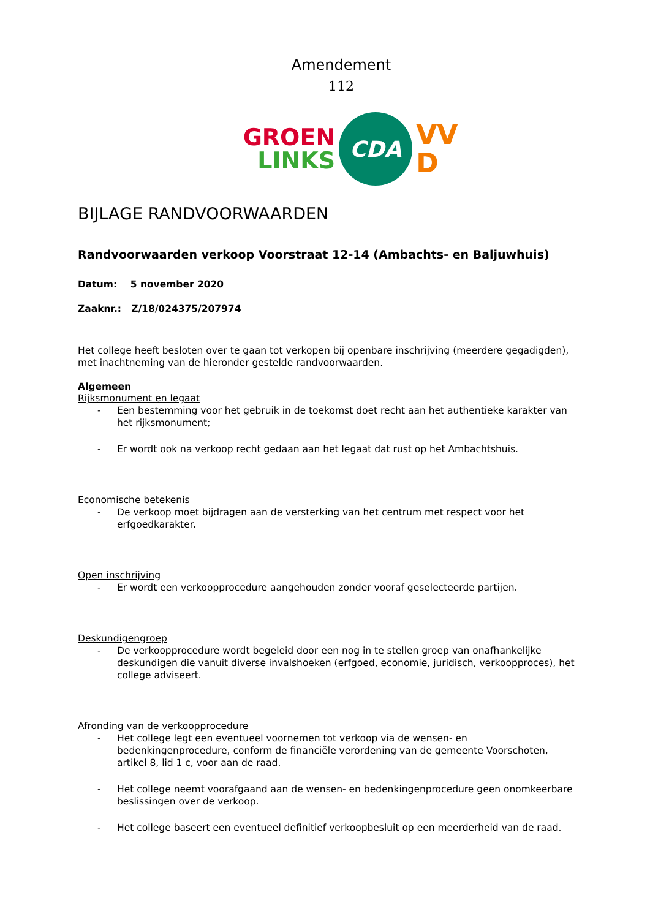Amendement
112
GROEN
LINKS
CDA
VV
D
BIJLAGE RANDVOORWAARDEN
Randvoorwaarden verkoop Voorstraat 12-14 (Ambachts- en Baljuwhuis)
Datum: 5 november 2020
Zaaknr.: Z/18/024375/207974
Het college heeft besloten over te gaan tot verkopen bij openbare inschrijving (meerdere gegadigden), met inachtneming van de hieronder gestelde randvoorwaarden.
Algemeen
Rijksmonument en legaat
- Een bestemming voor het gebruik in de toekomst doet recht aan het authentieke karakter van het rijksmonument;
- Er wordt ook na verkoop recht gedaan aan het legaat dat rust op het Ambachtshuis.
Economische betekenis
- De verkoop moet bijdragen aan de versterking van het centrum met respect voor het erfgoedkarakter.
Open inschrijving
- Er wordt een verkoopprocedure aangehouden zonder vooraf geselecteerde partijen.
Deskundigengroep
- De verkoopprocedure wordt begeleid door een nog in te stellen groep van onafhankelijke deskundigen die vanuit diverse invalshoeken (erfgoed, economie, juridisch, verkoopproces), het college adviseert.
Afronding van de verkoopprocedure
- Het college legt een eventueel voornemen tot verkoop via de wensen- en bedenkingenprocedure, conform de financiële verordening van de gemeente Voorschoten, artikel 8, lid 1 c, voor aan de raad.
- Het college neemt voorafgaand aan de wensen- en bedenkingenprocedure geen onomkeerbare beslissingen over de verkoop.
- Het college baseert een eventueel definitief verkoopbesluit op een meerderheid van de raad.